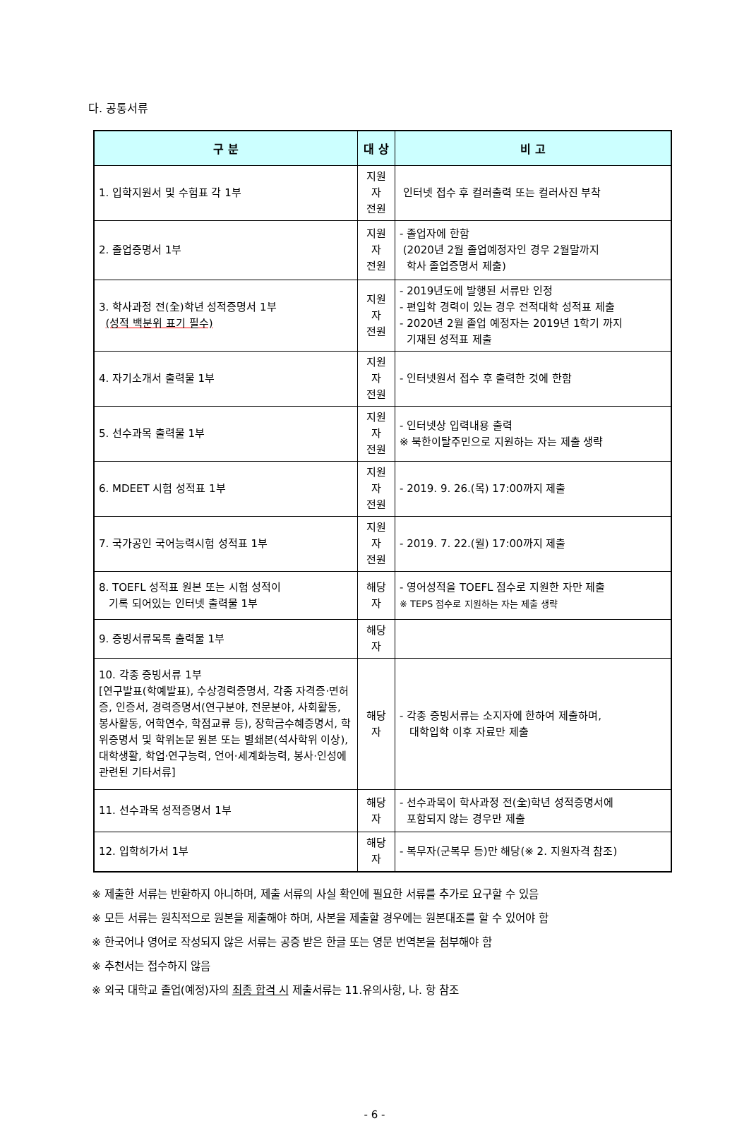다. 공통서류
| 구 분 | 대 상 | 비 고 |
| --- | --- | --- |
| 1. 입학지원서 및 수험표 각 1부 | 지원자 전원 | 인터넷 접수 후 컬러출력 또는 컬러사진 부착 |
| 2. 졸업증명서 1부 | 지원자 전원 | - 졸업자에 한함 (2020년 2월 졸업예정자인 경우 2월말까지 학사 졸업증명서 제출) |
| 3. 학사과정 전(全)학년 성적증명서 1부 (성적 백분위 표기 필수) | 지원자 전원 | - 2019년도에 발행된 서류만 인정 - 편입학 경력이 있는 경우 전적대학 성적표 제출 - 2020년 2월 졸업 예정자는 2019년 1학기 까지 기재된 성적표 제출 |
| 4. 자기소개서 출력물 1부 | 지원자 전원 | - 인터넷원서 접수 후 출력한 것에 한함 |
| 5. 선수과목 출력물 1부 | 지원자 전원 | - 인터넷상 입력내용 출력 ※ 북한이탈주민으로 지원하는 자는 제출 생략 |
| 6. MDEET 시험 성적표 1부 | 지원자 전원 | - 2019. 9. 26.(목) 17:00까지 제출 |
| 7. 국가공인 국어능력시험 성적표 1부 | 지원자 전원 | - 2019. 7. 22.(월) 17:00까지 제출 |
| 8. TOEFL 성적표 원본 또는 시험 성적이 기록 되어있는 인터넷 출력물 1부 | 해당자 | - 영어성적을 TOEFL 점수로 지원한 자만 제출 ※ TEPS 점수로 지원하는 자는 제출 생략 |
| 9. 증빙서류목록 출력물 1부 | 해당자 | |
| 10. 각종 증빙서류 1부 [연구발표(학예발표), 수상경력증명서, 각종 자격증·면허증, 인증서, 경력증명서(연구분야, 전문분야, 사회활동, 봉사활동, 어학연수, 학점교류 등), 장학금수혜증명서, 학위증명서 및 학위논문 원본 또는 별쇄본(석사학위 이상), 대학생활, 학업·연구능력, 언어·세계화능력, 봉사·인성에 관련된 기타서류] | 해당자 | - 각종 증빙서류는 소지자에 한하여 제출하며, 대학입학 이후 자료만 제출 |
| 11. 선수과목 성적증명서 1부 | 해당자 | - 선수과목이 학사과정 전(全)학년 성적증명서에 포함되지 않는 경우만 제출 |
| 12. 입학허가서 1부 | 해당자 | - 복무자(군복무 등)만 해당(※ 2. 지원자격 참조) |
※ 제출한 서류는 반환하지 아니하며, 제출 서류의 사실 확인에 필요한 서류를 추가로 요구할 수 있음
※ 모든 서류는 원칙적으로 원본을 제출해야 하며, 사본을 제출할 경우에는 원본대조를 할 수 있어야 함
※ 한국어나 영어로 작성되지 않은 서류는 공증 받은 한글 또는 영문 번역본을 첨부해야 함
※ 추천서는 접수하지 않음
※ 외국 대학교 졸업(예정)자의 최종 합격 시 제출서류는 11.유의사항, 나. 항 참조
- 6 -